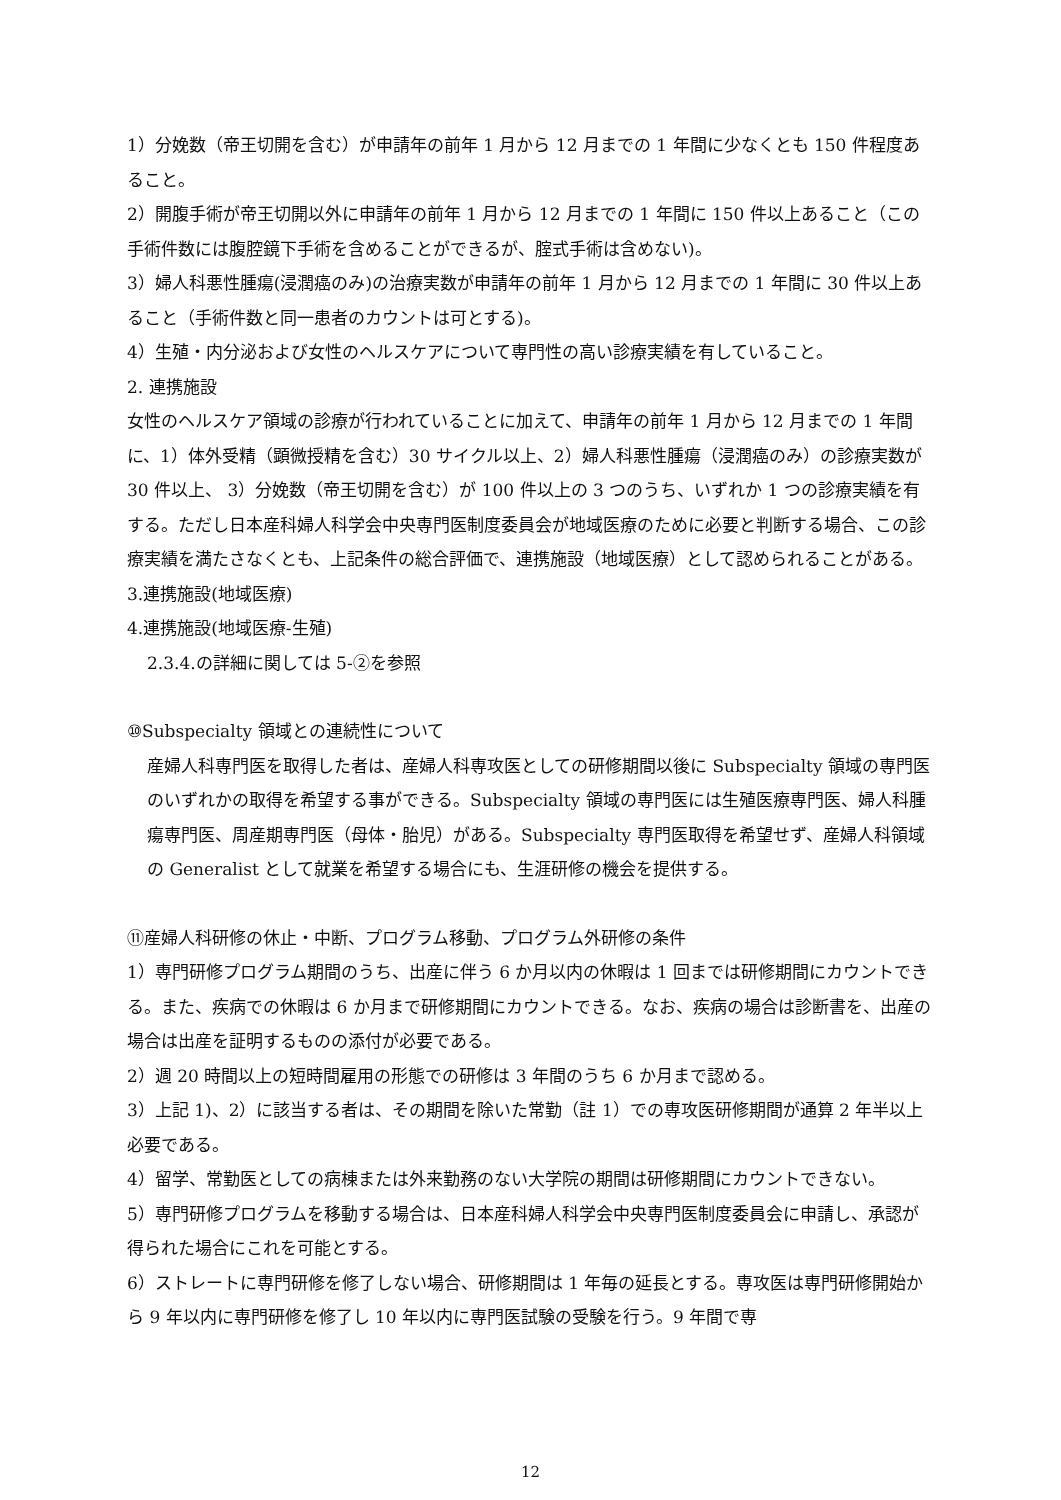1）分娩数（帝王切開を含む）が申請年の前年 1 月から 12 月までの 1 年間に少なくとも 150 件程度あること。
2）開腹手術が帝王切開以外に申請年の前年 1 月から 12 月までの 1 年間に 150 件以上あること（この手術件数には腹腔鏡下手術を含めることができるが、腟式手術は含めない)。
3）婦人科悪性腫瘍(浸潤癌のみ)の治療実数が申請年の前年 1 月から 12 月までの 1 年間に 30 件以上あること（手術件数と同一患者のカウントは可とする)。
4）生殖・内分泌および女性のヘルスケアについて専門性の高い診療実績を有していること。
2. 連携施設
女性のヘルスケア領域の診療が行われていることに加えて、申請年の前年 1 月から 12 月までの 1 年間に、1）体外受精（顕微授精を含む）30 サイクル以上、2）婦人科悪性腫瘍（浸潤癌のみ）の診療実数が 30 件以上、 3）分娩数（帝王切開を含む）が 100 件以上の 3 つのうち、いずれか 1 つの診療実績を有する。ただし日本産科婦人科学会中央専門医制度委員会が地域医療のために必要と判断する場合、この診療実績を満たさなくとも、上記条件の総合評価で、連携施設（地域医療）として認められることがある。
3.連携施設(地域医療)
4.連携施設(地域医療-生殖)
2.3.4.の詳細に関しては 5-②を参照
⑩Subspecialty 領域との連続性について
産婦人科専門医を取得した者は、産婦人科専攻医としての研修期間以後に Subspecialty 領域の専門医のいずれかの取得を希望する事ができる。Subspecialty 領域の専門医には生殖医療専門医、婦人科腫瘍専門医、周産期専門医（母体・胎児）がある。Subspecialty 専門医取得を希望せず、産婦人科領域の Generalist として就業を希望する場合にも、生涯研修の機会を提供する。
⑪産婦人科研修の休止・中断、プログラム移動、プログラム外研修の条件
1）専門研修プログラム期間のうち、出産に伴う 6 か月以内の休暇は 1 回までは研修期間にカウントできる。また、疾病での休暇は 6 か月まで研修期間にカウントできる。なお、疾病の場合は診断書を、出産の場合は出産を証明するものの添付が必要である。
2）週 20 時間以上の短時間雇用の形態での研修は 3 年間のうち 6 か月まで認める。
3）上記 1)、2）に該当する者は、その期間を除いた常勤（註 1）での専攻医研修期間が通算 2 年半以上必要である。
4）留学、常勤医としての病棟または外来勤務のない大学院の期間は研修期間にカウントできない。
5）専門研修プログラムを移動する場合は、日本産科婦人科学会中央専門医制度委員会に申請し、承認が得られた場合にこれを可能とする。
6）ストレートに専門研修を修了しない場合、研修期間は 1 年毎の延長とする。専攻医は専門研修開始から 9 年以内に専門研修を修了し 10 年以内に専門医試験の受験を行う。9 年間で専
12